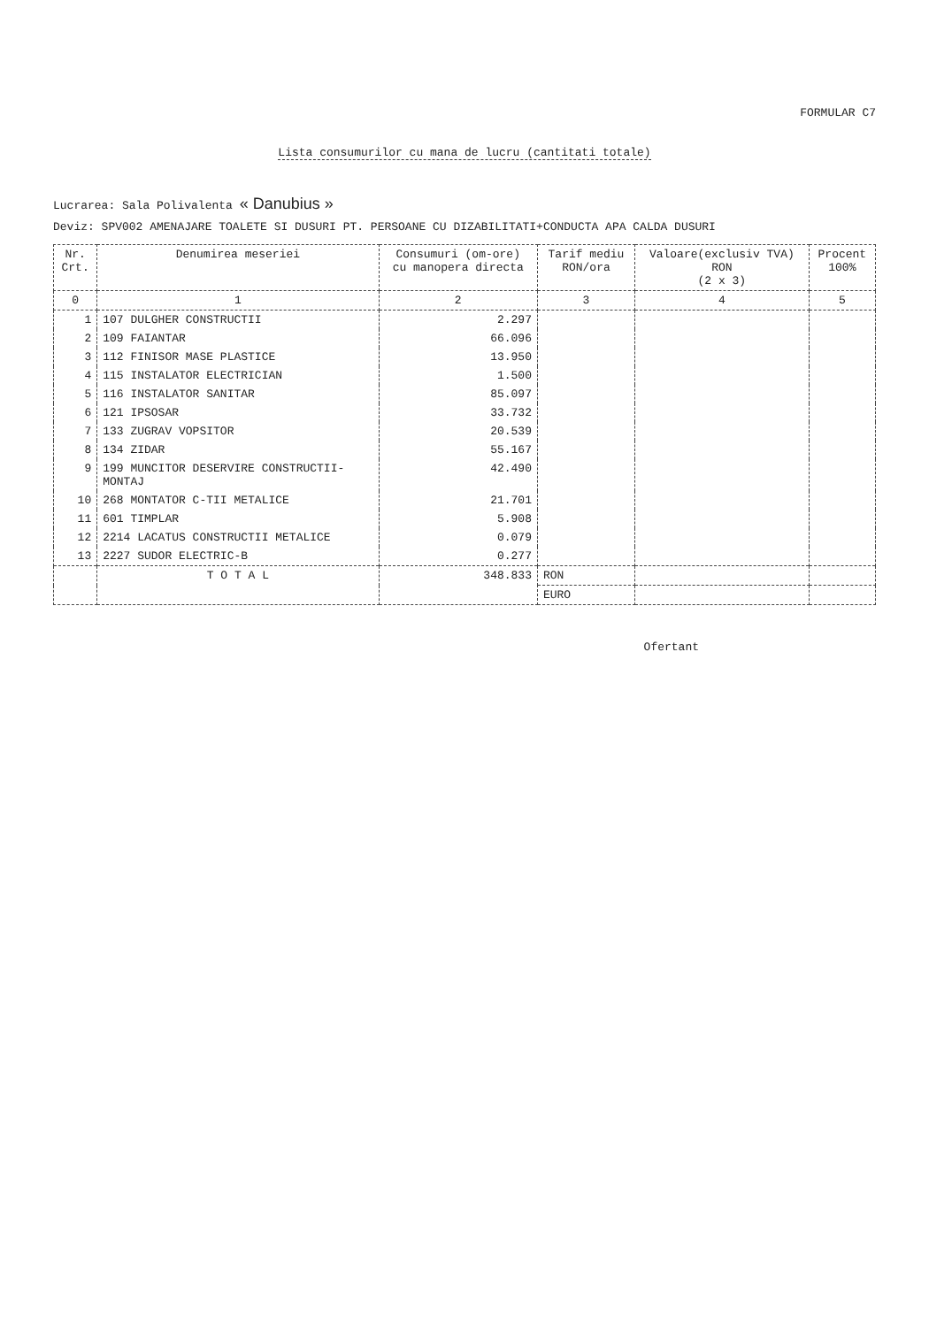FORMULAR C7
Lista consumurilor cu mana de lucru (cantitati totale)
Lucrarea: Sala Polivalenta « Danubius »
Deviz: SPV002 AMENAJARE TOALETE SI DUSURI PT. PERSOANE CU DIZABILITATI+CONDUCTA APA CALDA DUSURI
| Nr. Crt. | Denumirea meseriei | Consumuri (om-ore) cu manopera directa | Tarif mediu RON/ora | Valoare(exclusiv TVA) RON (2 x 3) | Procent 100% |
| --- | --- | --- | --- | --- | --- |
| 0 | 1 | 2 | 3 | 4 | 5 |
| 1 | 107 DULGHER CONSTRUCTII | 2.297 | | | |
| 2 | 109 FAIANTAR | 66.096 | | | |
| 3 | 112 FINISOR MASE PLASTICE | 13.950 | | | |
| 4 | 115 INSTALATOR ELECTRICIAN | 1.500 | | | |
| 5 | 116 INSTALATOR SANITAR | 85.097 | | | |
| 6 | 121 IPSOSAR | 33.732 | | | |
| 7 | 133 ZUGRAV VOPSITOR | 20.539 | | | |
| 8 | 134 ZIDAR | 55.167 | | | |
| 9 | 199 MUNCITOR DESERVIRE CONSTRUCTII- MONTAJ | 42.490 | | | |
| 10 | 268 MONTATOR C-TII METALICE | 21.701 | | | |
| 11 | 601 TIMPLAR | 5.908 | | | |
| 12 | 2214 LACATUS CONSTRUCTII METALICE | 0.079 | | | |
| 13 | 2227 SUDOR ELECTRIC-B | 0.277 | | | |
| | T O T A L | 348.833 | RON | | |
| | | | EURO | | |
Ofertant